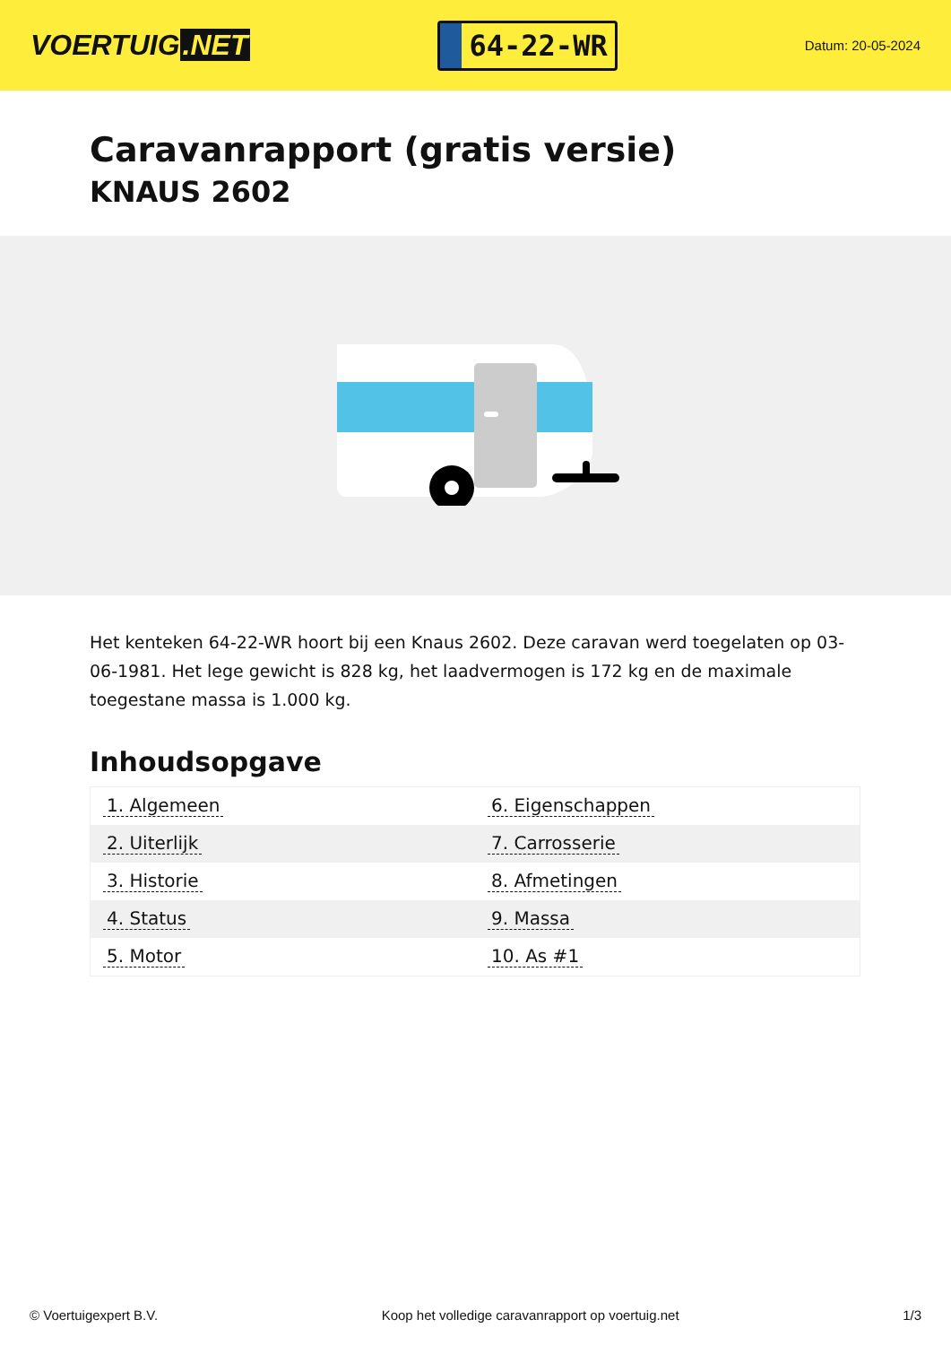VOERTUIG.NET
64-22-WR
Datum: 20-05-2024
Caravanrapport (gratis versie)
KNAUS 2602
Het kenteken 64-22-WR hoort bij een Knaus 2602. Deze caravan werd toegelaten op 03-06-1981. Het lege gewicht is 828 kg, het laadvermogen is 172 kg en de maximale toegestane massa is 1.000 kg.
Inhoudsopgave
| 1. Algemeen | 6. Eigenschappen |
| 2. Uiterlijk | 7. Carrosserie |
| 3. Historie | 8. Afmetingen |
| 4. Status | 9. Massa |
| 5. Motor | 10. As #1 |
© Voertuigexpert B.V. Koop het volledige caravanrapport op voertuig.net 1/3